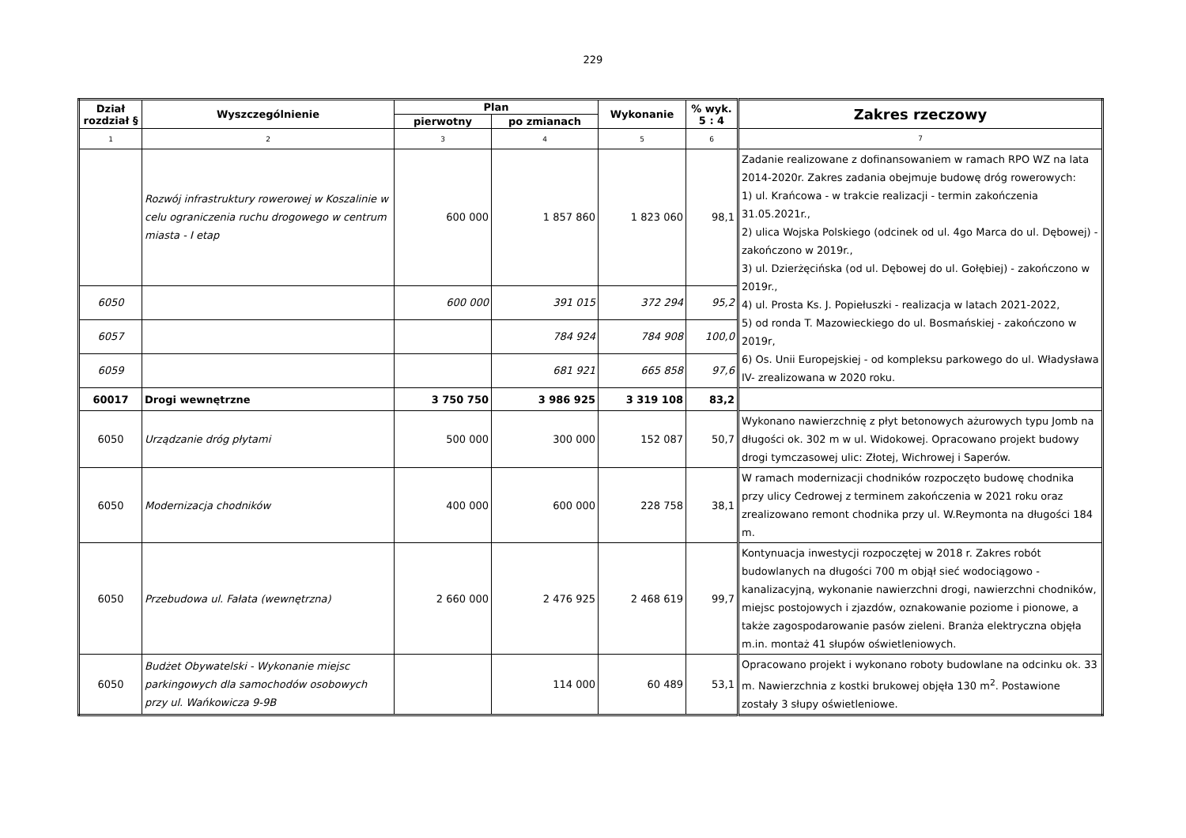229
| Dział rozdział § | Wyszczególnienie | Plan | | Wykonanie | % wyk. 5 : 4 | Zakres rzeczowy |
| --- | --- | --- | --- | --- | --- | --- |
| | | pierwotny | po zmianach | | | |
| 1 | 2 | 3 | 4 | 5 | 6 | 7 |
| | Rozwój infrastruktury rowerowej w Koszalinie w celu ograniczenia ruchu drogowego w centrum miasta - I etap | 600 000 | 1 857 860 | 1 823 060 | 98,1 | Zadanie realizowane z dofinansowaniem w ramach RPO WZ na lata 2014-2020r. Zakres zadania obejmuje budowę dróg rowerowych: 1) ul. Krańcowa - w trakcie realizacji - termin zakończenia 31.05.2021r., 2) ulica Wojska Polskiego (odcinek od ul. 4go Marca do ul. Dębowej) - zakończono w 2019r., 3) ul. Dzierżęcińska (od ul. Dębowej do ul. Gołębiej) - zakończono w 2019r., 4) ul. Prosta Ks. J. Popiełuszki - realizacja w latach 2021-2022, 5) od ronda T. Mazowieckiego do ul. Bosmańskiej - zakończono w 2019r, 6) Os. Unii Europejskiej - od kompleksu parkowego do ul. Władysława IV- zrealizowana w 2020 roku. |
| 6050 | | 600 000 | 391 015 | 372 294 | 95,2 | |
| 6057 | | | 784 924 | 784 908 | 100,0 | |
| 6059 | | | 681 921 | 665 858 | 97,6 | |
| 60017 | Drogi wewnętrzne | 3 750 750 | 3 986 925 | 3 319 108 | 83,2 | |
| 6050 | Urządzanie dróg płytami | 500 000 | 300 000 | 152 087 | 50,7 | Wykonano nawierzchnię z płyt betonowych ażurowych typu Jomb na długości ok. 302 m w ul. Widokowej. Opracowano projekt budowy drogi tymczasowej ulic: Złotej, Wichrowej i Saperów. |
| 6050 | Modernizacja chodników | 400 000 | 600 000 | 228 758 | 38,1 | W ramach modernizacji chodników rozpoczęto budowę chodnika przy ulicy Cedrowej z terminem zakończenia w 2021 roku oraz zrealizowano remont chodnika przy ul. W.Reymonta na długości 184 m. |
| 6050 | Przebudowa ul. Fałata (wewnętrzna) | 2 660 000 | 2 476 925 | 2 468 619 | 99,7 | Kontynuacja inwestycji rozpoczętej w 2018 r. Zakres robót budowlanych na długości 700 m objął sieć wodociągowo - kanalizacyjną, wykonanie nawierzchni drogi, nawierzchni chodników, miejsc postojowych i zjazdów, oznakowanie poziome i pionowe, a także zagospodarowanie pasów zieleni. Branża elektryczna objęła m.in. montaż 41 słupów oświetleniowych. |
| 6050 | Budżet Obywatelski - Wykonanie miejsc parkingowych dla samochodów osobowych przy ul. Wańkowicza 9-9B | | 114 000 | 60 489 | 53,1 | Opracowano projekt i wykonano roboty budowlane na odcinku ok. 33 m. Nawierzchnia z kostki brukowej objęła 130 m<sup>2</sup>. Postawione zostały 3 słupy oświetleniowe. |